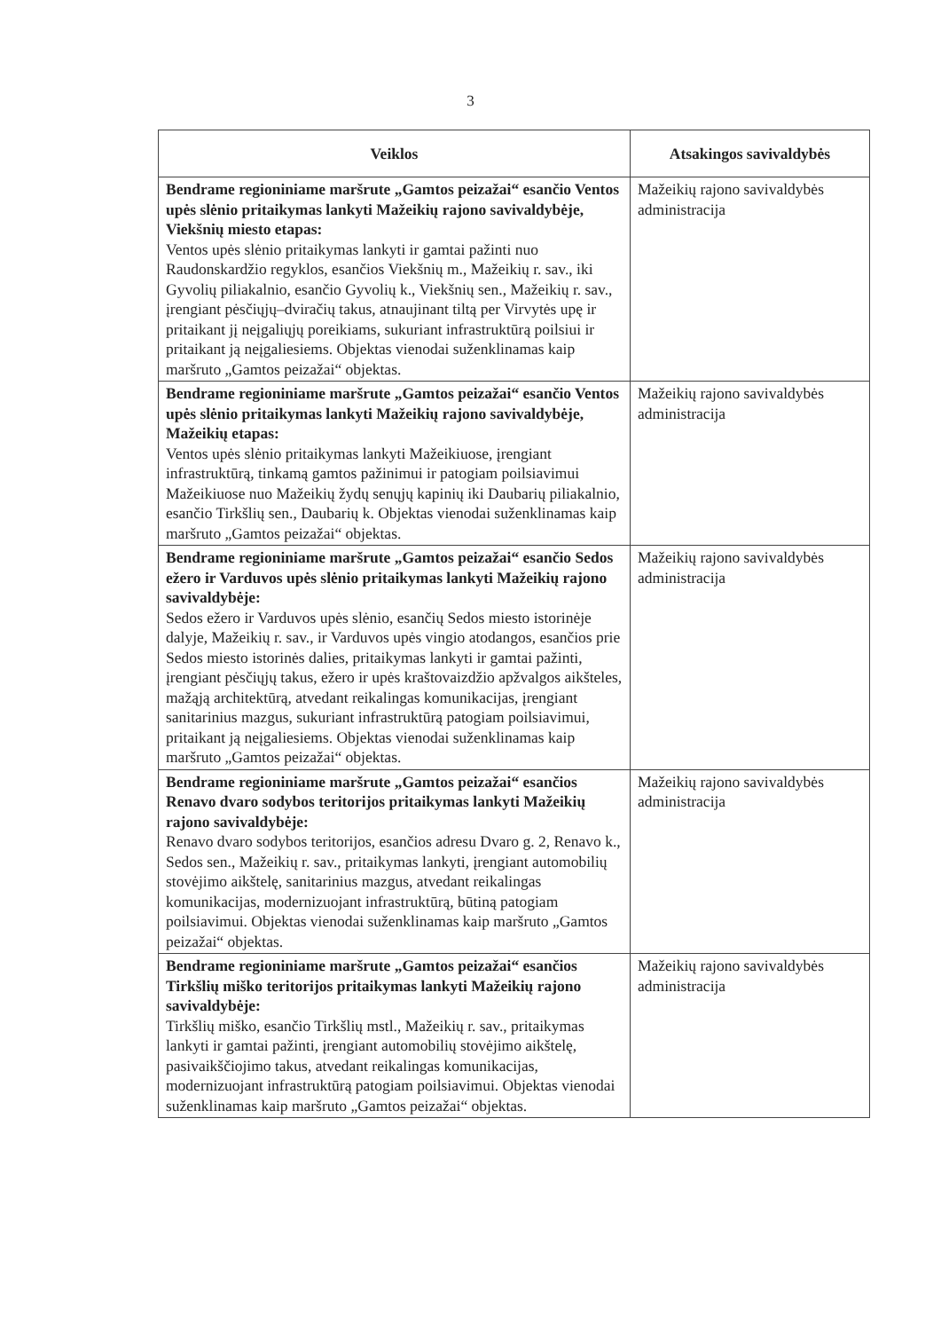3
| Veiklos | Atsakingos savivaldybės |
| --- | --- |
| Bendrame regioniniame maršrute „Gamtos peizažai“ esančio Ventos upės slėnio pritaikymas lankyti Mažeikių rajono savivaldybėje, Viekšnių miesto etapas: Ventos upės slėnio pritaikymas lankyti ir gamtai pažinti nuo Raudonskardžio regyklos, esančios Viekšnių m., Mažeikių r. sav., iki Gyvolių piliakalnio, esančio Gyvolių k., Viekšnių sen., Mažeikių r. sav., įrengiant pėsčiųjų–dviračių takus, atnaujinant tiltą per Virvytės upę ir pritaikant jį neįgaliųjų poreikiams, sukuriant infrastruktūrą poilsiui ir pritaikant ją neįgaliesiems. Objektas vienodai suženklinamas kaip maršruto „Gamtos peizažai“ objektas. | Mažeikių rajono savivaldybės administracija |
| Bendrame regioniniame maršrute „Gamtos peizažai“ esančio Ventos upės slėnio pritaikymas lankyti Mažeikių rajono savivaldybėje, Mažeikių etapas: Ventos upės slėnio pritaikymas lankyti Mažeikiuose, įrengiant infrastruktūrą, tinkamą gamtos pažinimui ir patogiam poilsiavimui Mažeikiuose nuo Mažeikių žydų senųjų kapinių iki Daubarių piliakalnio, esančio Tirkšlių sen., Daubarių k. Objektas vienodai suženklinamas kaip maršruto „Gamtos peizažai“ objektas. | Mažeikių rajono savivaldybės administracija |
| Bendrame regioniniame maršrute „Gamtos peizažai“ esančio Sedos ežero ir Varduvos upės slėnio pritaikymas lankyti Mažeikių rajono savivaldybėje: Sedos ežero ir Varduvos upės slėnio, esančių Sedos miesto istorinėje dalyje, Mažeikių r. sav., ir Varduvos upės vingio atodangos, esančios prie Sedos miesto istorinės dalies, pritaikymas lankyti ir gamtai pažinti, įrengiant pėsčiųjų takus, ežero ir upės kraštovaizdžio apžvalgos aikšteles, mažąją architektūrą, atvedant reikalingas komunikacijas, įrengiant sanitarinius mazgus, sukuriant infrastruktūrą patogiam poilsiavimui, pritaikant ją neįgaliesiems. Objektas vienodai suženklinamas kaip maršruto „Gamtos peizažai“ objektas. | Mažeikių rajono savivaldybės administracija |
| Bendrame regioniniame maršrute „Gamtos peizažai“ esančios Renavo dvaro sodybos teritorijos pritaikymas lankyti Mažeikių rajono savivaldybėje: Renavo dvaro sodybos teritorijos, esančios adresu Dvaro g. 2, Renavo k., Sedos sen., Mažeikių r. sav., pritaikymas lankyti, įrengiant automobilių stovėjimo aikštelę, sanitarinius mazgus, atvedant reikalingas komunikacijas, modernizuojant infrastruktūrą, būtiną patogiam poilsiavimui. Objektas vienodai suženklinamas kaip maršruto „Gamtos peizažai“ objektas. | Mažeikių rajono savivaldybės administracija |
| Bendrame regioniniame maršrute „Gamtos peizažai“ esančios Tirkšlių miško teritorijos pritaikymas lankyti Mažeikių rajono savivaldybėje: Tirkšlių miško, esančio Tirkšlių mstl., Mažeikių r. sav., pritaikymas lankyti ir gamtai pažinti, įrengiant automobilių stovėjimo aikštelę, pasivaikščiojimo takus, atvedant reikalingas komunikacijas, modernizuojant infrastruktūrą patogiam poilsiavimui. Objektas vienodai suženklinamas kaip maršruto „Gamtos peizažai“ objektas. | Mažeikių rajono savivaldybės administracija |